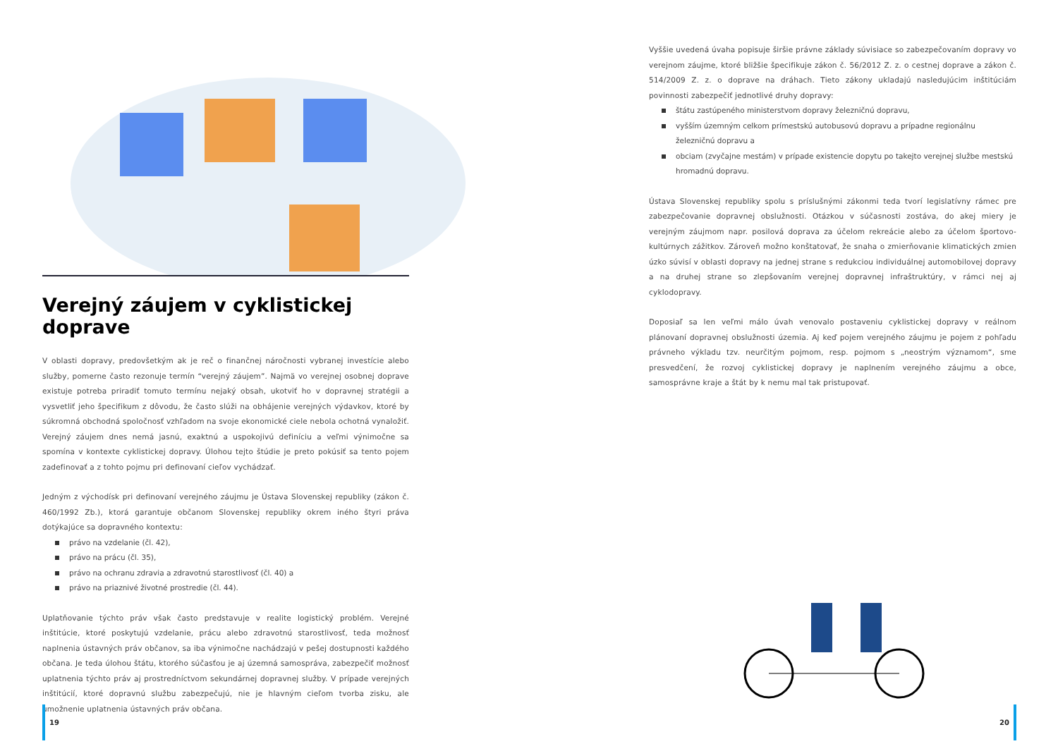Verejný záujem v cyklistickej doprave
V oblasti dopravy, predovšetkým ak je reč o finančnej náročnosti vybranej investície alebo služby, pomerne často rezonuje termín “verejný záujem”. Najmä vo verejnej osobnej doprave existuje potreba priradiť tomuto termínu nejaký obsah, ukotviť ho v dopravnej stratégii a vysvetliť jeho špecifikum z dôvodu, že často slúži na obhájenie verejných výdavkov, ktoré by súkromná obchodná spoločnosť vzhľadom na svoje ekonomické ciele nebola ochotná vynaložiť. Verejný záujem dnes nemá jasnú, exaktnú a uspokojivú definíciu a veľmi výnimočne sa spomína v kontexte cyklistickej dopravy. Úlohou tejto štúdie je preto pokúsiť sa tento pojem zadefinovať a z tohto pojmu pri definovaní cieľov vychádzať.
Jedným z východísk pri definovaní verejného záujmu je Ústava Slovenskej republiky (zákon č. 460/1992 Zb.), ktorá garantuje občanom Slovenskej republiky okrem iného štyri práva dotýkajúce sa dopravného kontextu:
právo na vzdelanie (čl. 42),
právo na prácu (čl. 35),
právo na ochranu zdravia a zdravotnú starostlivosť (čl. 40) a
právo na priaznivé životné prostredie (čl. 44).
Uplatňovanie týchto práv však často predstavuje v realite logistický problém. Verejné inštitúcie, ktoré poskytujú vzdelanie, prácu alebo zdravotnú starostlivosť, teda možnosť naplnenia ústavných práv občanov, sa iba výnimočne nachádzajú v pešej dostupnosti každého občana. Je teda úlohou štátu, ktorého súčasťou je aj územná samospráva, zabezpečiť možnosť uplatnenia týchto práv aj prostredníctvom sekundárnej dopravnej služby. V prípade verejných inštitúcií, ktoré dopravnú službu zabezpečujú, nie je hlavným cieľom tvorba zisku, ale umožnenie uplatnenia ústavných práv občana.
Vyššie uvedená úvaha popisuje širšie právne základy súvisiace so zabezpečovaním dopravy vo verejnom záujme, ktoré bližšie špecifikuje zákon č. 56/2012 Z. z. o cestnej doprave a zákon č. 514/2009 Z. z. o doprave na dráhach. Tieto zákony ukladajú nasledujúcim inštitúciám povinnosti zabezpečiť jednotlivé druhy dopravy:
štátu zastúpeného ministerstvom dopravy železničnú dopravu,
vyšším územným celkom prímestskú autobusovú dopravu a prípadne regionálnu železničnú dopravu a
obciam (zvyčajne mestám) v prípade existencie dopytu po takejto verejnej službe mestskú hromadnú dopravu.
Ústava Slovenskej republiky spolu s príslušnými zákonmi teda tvorí legislatívny rámec pre zabezpečovanie dopravnej obslužnosti. Otázkou v súčasnosti zostáva, do akej miery je verejným záujmom napr. posilová doprava za účelom rekreácie alebo za účelom športovo-kultúrnych zážitkov. Zároveň možno konštatovať, že snaha o zmierňovanie klimatických zmien úzko súvisí v oblasti dopravy na jednej strane s redukciou individuálnej automobilovej dopravy a na druhej strane so zlepšovaním verejnej dopravnej infraštruktúry, v rámci nej aj cyklodopravy.
Doposiaľ sa len veľmi málo úvah venovalo postaveniu cyklistickej dopravy v reálnom plánovaní dopravnej obslužnosti územia. Aj keď pojem verejného záujmu je pojem z pohľadu právneho výkladu tzv. neurčitým pojmom, resp. pojmom s „neostrým významom“, sme presvedčení, že rozvoj cyklistickej dopravy je naplnením verejného záujmu a obce, samosprávne kraje a štát by k nemu mal tak pristupovať.
19 20